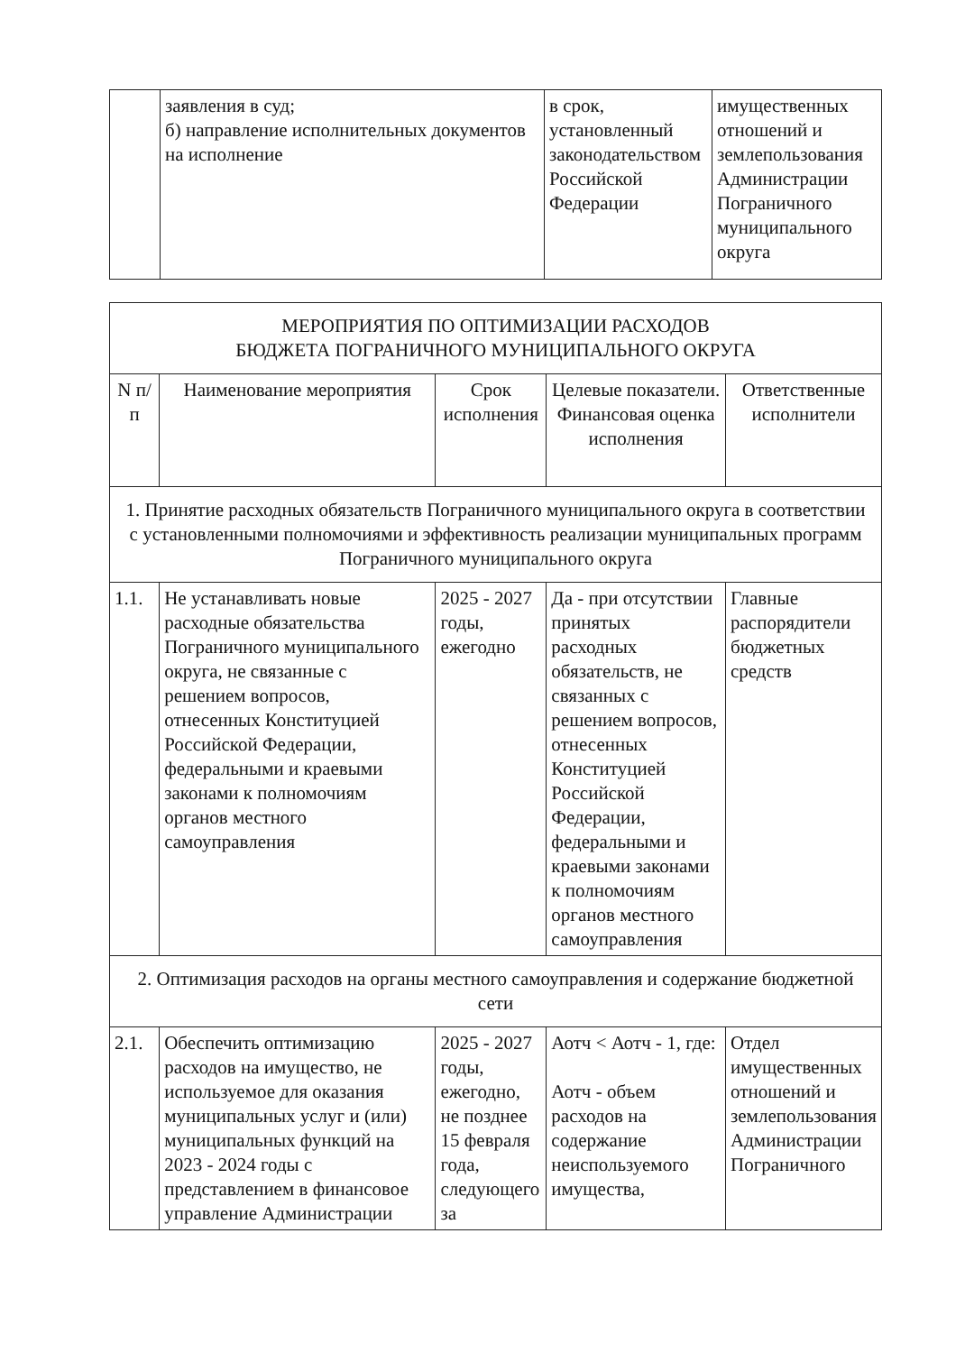| | заявления в суд; б) направление исполнительных документов на исполнение | в срок, установленный законодательством Российской Федерации | имущественных отношений и землепользования Администрации Пограничного муниципального округа |
| МЕРОПРИЯТИЯ ПО ОПТИМИЗАЦИИ РАСХОДОВ БЮДЖЕТА ПОГРАНИЧНОГО МУНИЦИПАЛЬНОГО ОКРУГА | | | | |
| --- | --- | --- | --- | --- |
| N п/п | Наименование мероприятия | Срок исполнения | Целевые показатели. Финансовая оценка исполнения | Ответственные исполнители |
| 1. Принятие расходных обязательств Пограничного муниципального округа в соответствии с установленными полномочиями и эффективность реализации муниципальных программ Пограничного муниципального округа | | | | |
| 1.1. | Не устанавливать новые расходные обязательства Пограничного муниципального округа, не связанные с решением вопросов, отнесенных Конституцией Российской Федерации, федеральными и краевыми законами к полномочиям органов местного самоуправления | 2025 - 2027 годы, ежегодно | Да - при отсутствии принятых расходных обязательств, не связанных с решением вопросов, отнесенных Конституцией Российской Федерации, федеральными и краевыми законами к полномочиям органов местного самоуправления | Главные распорядители бюджетных средств |
| 2. Оптимизация расходов на органы местного самоуправления и содержание бюджетной сети | | | | |
| 2.1. | Обеспечить оптимизацию расходов на имущество, не используемое для оказания муниципальных услуг и (или) муниципальных функций на 2023 - 2024 годы с представлением в финансовое управление Администрации | 2025 - 2027 годы, ежегодно, не позднее 15 февраля года, следующего за | Аотч < Аотч - 1, где: Аотч - объем расходов на содержание неиспользуемого имущества, | Отдел имущественных отношений и землепользования Администрации Пограничного |